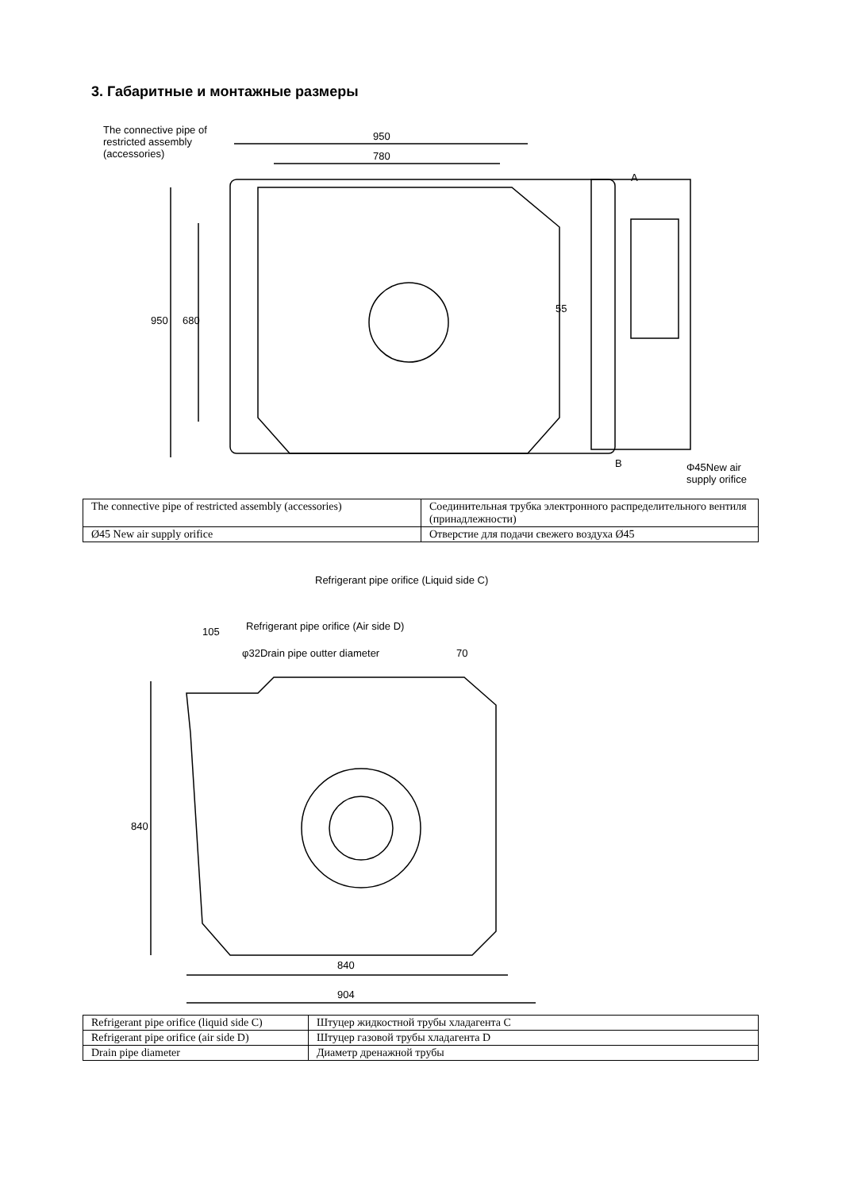3. Габаритные и монтажные размеры
The connective pipe of restricted assembly (accessories)
950
780
950 680
A
55
B
Φ45New air supply orifice
| The connective pipe of restricted assembly (accessories) | Соединительная трубка электронного распределительного вентиля (принадлежности) |
| Ø45 New air supply orifice | Отверстие для подачи свежего воздуха Ø45 |
Refrigerant pipe orifice (Liquid side C)
Refrigerant pipe orifice (Air side D)
105
φ32Drain pipe outter diameter 70
840
840
904
| Refrigerant pipe orifice (liquid side C) | Штуцер жидкостной трубы хладагента C |
| Refrigerant pipe orifice (air side D) | Штуцер газовой трубы хладагента D |
| Drain pipe diameter | Диаметр дренажной трубы |